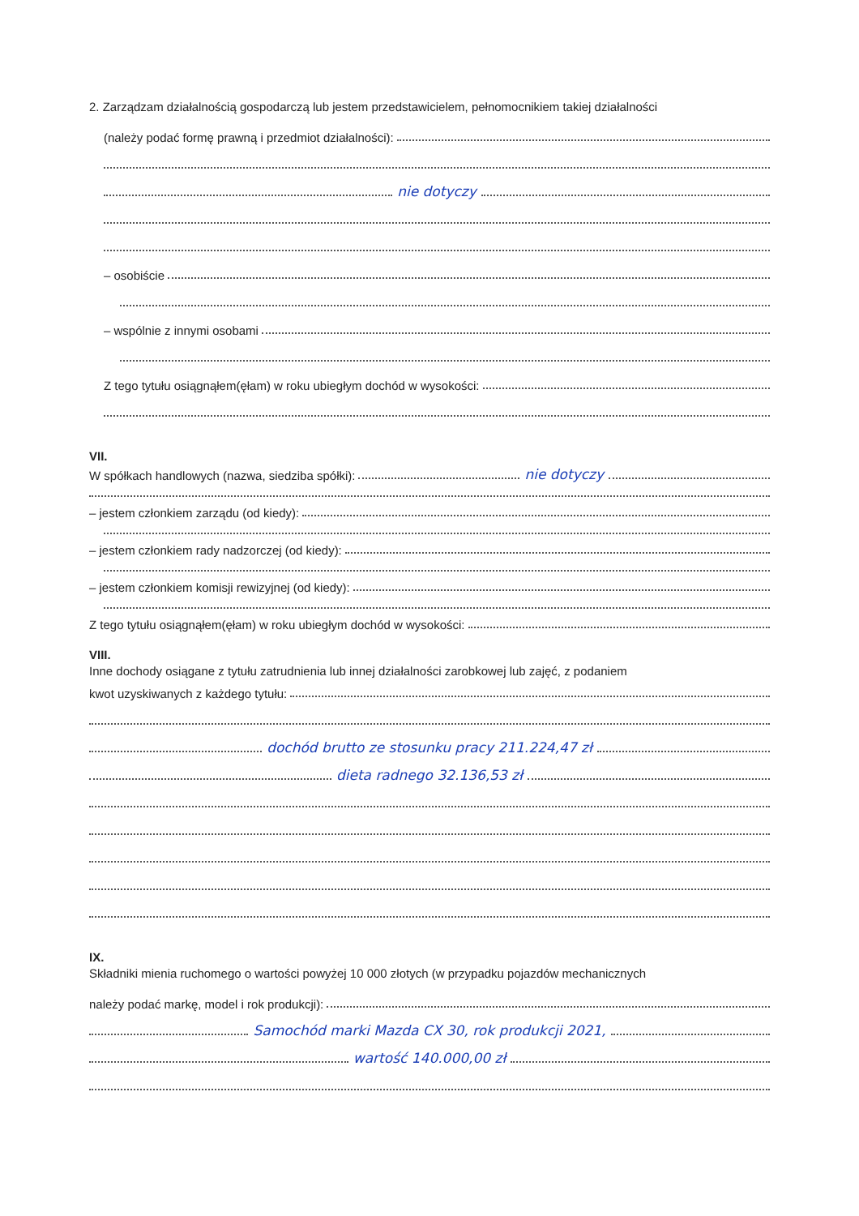2. Zarządzam działalnością gospodarczą lub jestem przedstawicielem, pełnomocnikiem takiej działalności
(należy podać formę prawną i przedmiot działalności):
nie dotyczy
– osobiście
– wspólnie z innymi osobami
Z tego tytułu osiągnąłem(ęłam) w roku ubiegłym dochód w wysokości:
VII.
W spółkach handlowych (nazwa, siedziba spółki): nie dotyczy
– jestem członkiem zarządu (od kiedy):
– jestem członkiem rady nadzorczej (od kiedy):
– jestem członkiem komisji rewizyjnej (od kiedy):
Z tego tytułu osiągnąłem(ęłam) w roku ubiegłym dochód w wysokości:
VIII.
Inne dochody osiągane z tytułu zatrudnienia lub innej działalności zarobkowej lub zajęć, z podaniem
kwot uzyskiwanych z każdego tytułu:
dochód brutto ze stosunku pracy 211.224,47 zł
dieta radnego 32.136,53 zł
IX.
Składniki mienia ruchomego o wartości powyżej 10 000 złotych (w przypadku pojazdów mechanicznych
należy podać markę, model i rok produkcji):
Samochód marki Mazda CX 30, rok produkcji 2021,
wartość 140.000,00 zł